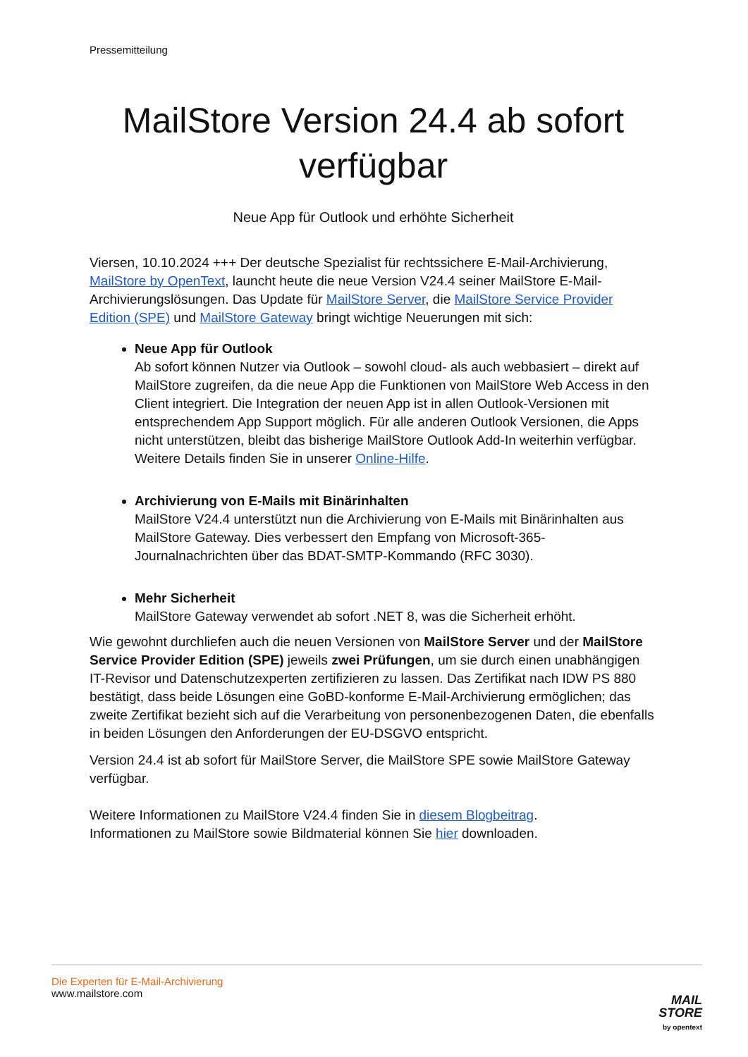Pressemitteilung
MailStore Version 24.4 ab sofort verfügbar
Neue App für Outlook und erhöhte Sicherheit
Viersen, 10.10.2024 +++ Der deutsche Spezialist für rechtssichere E-Mail-Archivierung, MailStore by OpenText, launcht heute die neue Version V24.4 seiner MailStore E-Mail-Archivierungslösungen. Das Update für MailStore Server, die MailStore Service Provider Edition (SPE) und MailStore Gateway bringt wichtige Neuerungen mit sich:
Neue App für Outlook
Ab sofort können Nutzer via Outlook – sowohl cloud- als auch webbasiert – direkt auf MailStore zugreifen, da die neue App die Funktionen von MailStore Web Access in den Client integriert. Die Integration der neuen App ist in allen Outlook-Versionen mit entsprechendem App Support möglich. Für alle anderen Outlook Versionen, die Apps nicht unterstützen, bleibt das bisherige MailStore Outlook Add-In weiterhin verfügbar. Weitere Details finden Sie in unserer Online-Hilfe.
Archivierung von E-Mails mit Binärinhalten
MailStore V24.4 unterstützt nun die Archivierung von E-Mails mit Binärinhalten aus MailStore Gateway. Dies verbessert den Empfang von Microsoft-365-Journalnachrichten über das BDAT-SMTP-Kommando (RFC 3030).
Mehr Sicherheit
MailStore Gateway verwendet ab sofort .NET 8, was die Sicherheit erhöht.
Wie gewohnt durchliefen auch die neuen Versionen von MailStore Server und der MailStore Service Provider Edition (SPE) jeweils zwei Prüfungen, um sie durch einen unabhängigen IT-Revisor und Datenschutzexperten zertifizieren zu lassen. Das Zertifikat nach IDW PS 880 bestätigt, dass beide Lösungen eine GoBD-konforme E-Mail-Archivierung ermöglichen; das zweite Zertifikat bezieht sich auf die Verarbeitung von personenbezogenen Daten, die ebenfalls in beiden Lösungen den Anforderungen der EU-DSGVO entspricht.
Version 24.4 ist ab sofort für MailStore Server, die MailStore SPE sowie MailStore Gateway verfügbar.
Weitere Informationen zu MailStore V24.4 finden Sie in diesem Blogbeitrag.
Informationen zu MailStore sowie Bildmaterial können Sie hier downloaden.
Die Experten für E-Mail-Archivierung
www.mailstore.com
MAIL
STORE
by opentext